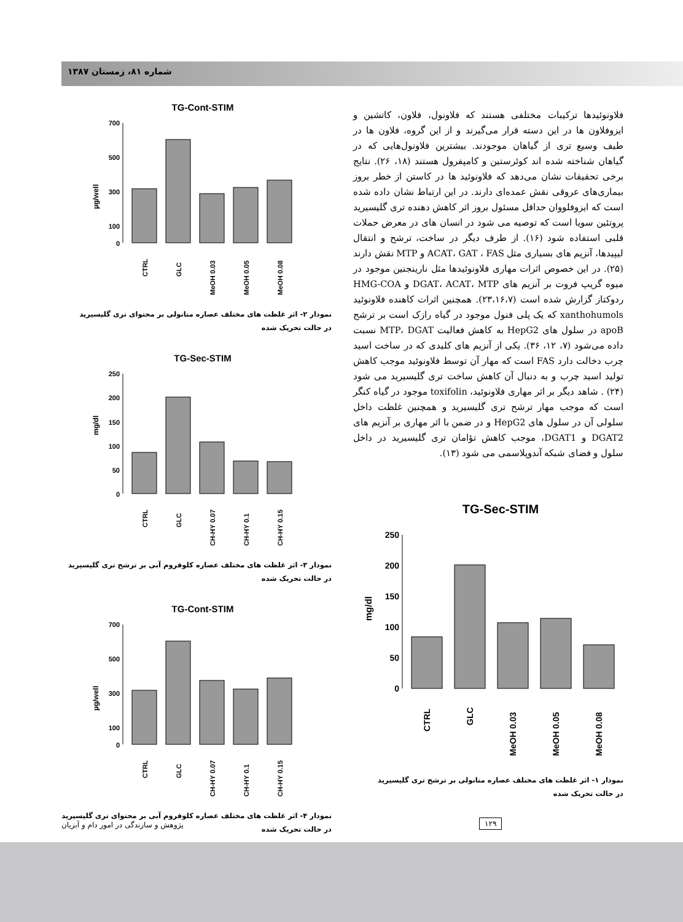شماره ۸۱، زمستان ۱۳۸۷
TG-Cont-STIM
µg/well
700
500
300
100
0
CTRL
GLC
MeOH 0.03
MeOH 0.05
MeOH 0.08
نمودار ۲- اثر غلظت های مختلف عصاره متانولی بر محتوای تری گلیسیرید
در حالت تحریک شده
TG-Sec-STIM
mg/dl
250
200
150
100
50
0
CTRL
GLC
CH-HY 0.07
CH-HY 0.1
CH-HY 0.15
نمودار ۳- اثر غلظت های مختلف عصاره کلوفروم آبی بر ترشح تری گلیسیرید
در حالت تحریک شده
TG-Cont-STIM
µg/well
700
500
300
100
0
CTRL
GLC
CH-HY 0.07
CH-HY 0.1
CH-HY 0.15
نمودار ۴- اثر غلظت های مختلف عصاره کلوفروم آبی بر محتوای تری گلیسیرید
در حالت تحریک شده
فلاونوئیدها ترکیبات مختلفی هستند که فلاونول، فلاون، کاتشین و ایزوفلاون ها در این دسته قرار می‌گیرند و از این گروه، فلاون ها در طیف وسیع تری از گیاهان موجودند. بیشترین فلاونول‌هایی که در گیاهان شناخته شده اند کوئرستین و کامپفرول هستند (۱۸، ۲۶). نتایج برخی تحقیقات نشان می‌دهد که فلاونوئید ها در کاستن از خطر بروز بیماری‌های عروقی نقش عمده‌ای دارند. در این ارتباط نشان داده شده است که ایزوفلووان حداقل مسئول بروز اثر کاهش دهنده تری گلیسیرید پروتئین سویا است که توصیه می شود در انسان های در معرض حملات قلبی استفاده شود (۱۶). از طرف دیگر در ساخت، ترشح و انتقال لیپیدها، آنزیم های بسیاری مثل ACAT، GAT ، FAS و MTP نقش دارند (۲۵). در این خصوص اثرات مهاری فلاونوئیدها مثل نارینجنین موجود در میوه گریپ فروت بر آنزیم های DGAT، ACAT، MTP و HMG-COA ردوکتاز گزارش شده است (۲۳،۱۶،۷). همچنین اثرات کاهنده فلاونوئید xanthohumols که یک پلی فنول موجود در گیاه رازک است بر ترشح apoB در سلول های HepG2 به کاهش فعالیت MTP، DGAT نسبت داده می‌شود (۷، ۱۲، ۳۶). یکی از آنزیم های کلیدی که در ساخت اسید چرب دخالت دارد FAS است که مهار آن توسط فلاونوئید موجب کاهش تولید اسید چرب و به دنبال آن کاهش ساخت تری گلیسیرید می شود (۲۴) . شاهد دیگر بر اثر مهاری فلاونوئید، toxifolin موجود در گیاه کنگر است که موجب مهار ترشح تری گلیسیرید و همچنین غلظت داخل سلولی آن در سلول های HepG2 و در ضمن با اثر مهاری بر آنزیم های DGAT2 و DGAT1، موجب کاهش تؤامان تری گلیسیرید در داخل سلول و فضای شبکه آندوپلاسمی می شود (۱۳).
TG-Sec-STIM
mg/dl
250
200
150
100
50
0
CTRL
GLC
MeOH 0.03
MeOH 0.05
MeOH 0.08
نمودار ۱- اثر غلظت های مختلف عصاره متانولی بر ترشح تری گلیسیرید
در حالت تحریک شده
پژوهش و سازندگی در امور دام و آبزیان
۱۲۹